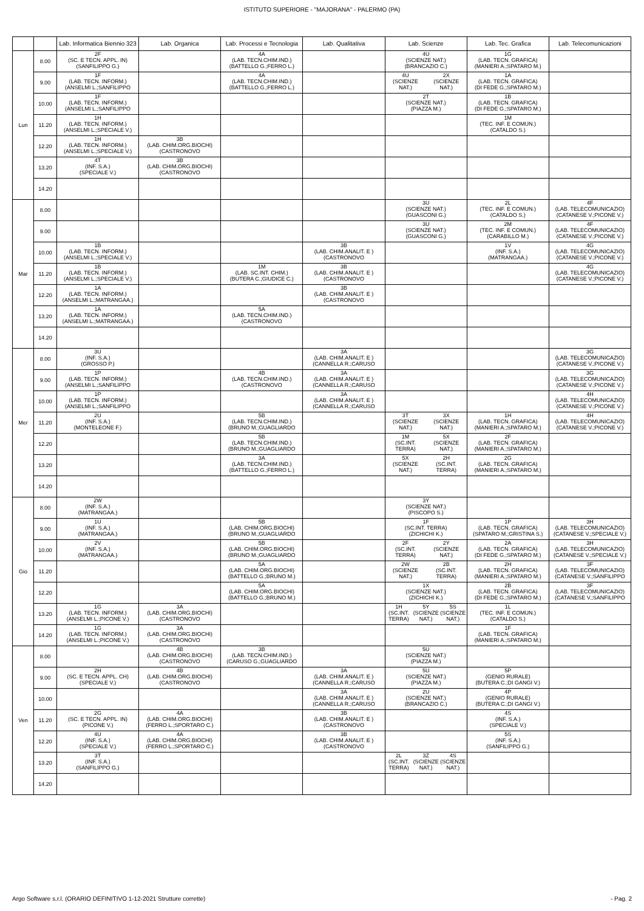ISTITUTO SUPERIORE - "MAJORANA" - PALERMO (PA)
| | | Lab. Informatica Biennio 323 | Lab. Organica | Lab. Processi e Tecnologia | Lab. Qualitativa | Lab. Scienze | Lab. Tec. Grafica | Lab. Telecomunicazioni |
| --- | --- | --- | --- | --- | --- | --- | --- | --- |
| Lun | 8.00 | 2F (SC. E TECN. APPL. IN) (SANFILIPPO G.) | | 4A (LAB. TECN.CHIM.IND.) (BATTELLO G.;FERRO L.) | | 4U (SCIENZE NAT.) (BRANCAZIO C.) | 1G (LAB. TECN. GRAFICA) (MANIERI A.;SPATARO M.) | |
| | 9.00 | 1F (LAB. TECN. INFORM.) (ANSELMI L.;SANFILIPPO | | 4A (LAB. TECN.CHIM.IND.) (BATTELLO G.;FERRO L.) | | 4U (SCIENZE NAT.) 2X (SCIENZE NAT.) | 1A (LAB. TECN. GRAFICA) (DI FEDE G.;SPATARO M.) | |
| | 10.00 | 1F (LAB. TECN. INFORM.) (ANSELMI L.;SANFILIPPO | | | | 2T (SCIENZE NAT.) (PIAZZA M.) | 1B (LAB. TECN. GRAFICA) (DI FEDE G.;SPATARO M.) | |
| | 11.20 | 1H (LAB. TECN. INFORM.) (ANSELMI L.;SPECIALE V.) | | | | | 1M (TEC. INF. E COMUN.) (CATALDO S.) | |
| | 12.20 | 1H (LAB. TECN. INFORM.) (ANSELMI L.;SPECIALE V.) | 3B (LAB. CHIM.ORG.BIOCHI) (CASTRONOVO | | | | | |
| | 13.20 | 4T (INF. S.A.) (SPECIALE V.) | 3B (LAB. CHIM.ORG.BIOCHI) (CASTRONOVO | | | | | |
| | 14.20 | | | | | | | |
| Mar | 8.00 | | | | | 3U (SCIENZE NAT.) (GUASCONI G.) | 2L (TEC. INF. E COMUN.) (CATALDO S.) | 4F (LAB. TELECOMUNICAZIO) (CATANESE V.;PICONE V.) |
| | 9.00 | | | | | 3U (SCIENZE NAT.) (GUASCONI G.) | 2M (TEC. INF. E COMUN.) (CARABILLO M.) | 4F (LAB. TELECOMUNICAZIO) (CATANESE V.;PICONE V.) |
| | 10.00 | 1B (LAB. TECN. INFORM.) (ANSELMI L.;SPECIALE V.) | | | 3B (LAB. CHIM.ANALIT. E ) (CASTRONOVO | | 1V (INF. S.A.) (MATRANGAA.) | 4G (LAB. TELECOMUNICAZIO) (CATANESE V.;PICONE V.) |
| | 11.20 | 1B (LAB. TECN. INFORM.) (ANSELMI L.;SPECIALE V.) | | 1M (LAB. SC.INT. CHIM.) (BUTERA C.;GIUDICE C.) | 3B (LAB. CHIM.ANALIT. E ) (CASTRONOVO | | | 4G (LAB. TELECOMUNICAZIO) (CATANESE V.;PICONE V.) |
| | 12.20 | 1A (LAB. TECN. INFORM.) (ANSELMI L.;MATRANGAA.) | | | 3B (LAB. CHIM.ANALIT. E ) (CASTRONOVO | | | |
| | 13.20 | 1A (LAB. TECN. INFORM.) (ANSELMI L.;MATRANGAA.) | | 5A (LAB. TECN.CHIM.IND.) (CASTRONOVO | | | | |
| | 14.20 | | | | | | | |
| Mer | 8.00 | 3U (INF. S.A.) (GROSSO P.) | | | 3A (LAB. CHIM.ANALIT. E ) (CANNELLA R.;CARUSO | | | 3G (LAB. TELECOMUNICAZIO) (CATANESE V.;PICONE V.) |
| | 9.00 | 1P (LAB. TECN. INFORM.) (ANSELMI L.;SANFILIPPO | | 4B (LAB. TECN.CHIM.IND.) (CASTRONOVO | 3A (LAB. CHIM.ANALIT. E ) (CANNELLA R.;CARUSO | | | 3G (LAB. TELECOMUNICAZIO) (CATANESE V.;PICONE V.) |
| | 10.00 | 1P (LAB. TECN. INFORM.) (ANSELMI L.;SANFILIPPO | | | 3A (LAB. CHIM.ANALIT. E ) (CANNELLA R.;CARUSO | | | 4H (LAB. TELECOMUNICAZIO) (CATANESE V.;PICONE V.) |
| | 11.20 | 2U (INF. S.A.) (MONTELEONE F.) | | 5B (LAB. TECN.CHIM.IND.) (BRUNO M.;GUAGLIARDO | | 3T (SCIENZE NAT.) 3X (SCIENZE NAT.) | 1H (LAB. TECN. GRAFICA) (MANIERI A.;SPATARO M.) | 4H (LAB. TELECOMUNICAZIO) (CATANESE V.;PICONE V.) |
| | 12.20 | | | 5B (LAB. TECN.CHIM.IND.) (BRUNO M.;GUAGLIARDO | | 1M (SC.INT. TERRA) 5X (SCIENZE NAT.) | 2F (LAB. TECN. GRAFICA) (MANIERI A.;SPATARO M.) | |
| | 13.20 | | | 3A (LAB. TECN.CHIM.IND.) (BATTELLO G.;FERRO L.) | | 5X (SCIENZE NAT.) 2H (SC.INT. TERRA) | 2G (LAB. TECN. GRAFICA) (MANIERI A.;SPATARO M.) | |
| | 14.20 | | | | | | | |
| Gio | 8.00 | 2W (INF. S.A.) (MATRANGAA.) | | | | 3Y (SCIENZE NAT.) (PISCOPO S.) | | |
| | 9.00 | 1U (INF. S.A.) (MATRANGAA.) | | 5B (LAB. CHIM.ORG.BIOCHI) (BRUNO M.;GUAGLIARDO | | 1F (SC.INT. TERRA) (ZICHICHI K.) | 1P (LAB. TECN. GRAFICA) (SPATARO M.;GRISTINA S.) | 3H (LAB. TELECOMUNICAZIO) (CATANESE V.;SPECIALE V.) |
| | 10.00 | 2V (INF. S.A.) (MATRANGAA.) | | 5B (LAB. CHIM.ORG.BIOCHI) (BRUNO M.;GUAGLIARDO | | 2F (SC.INT. TERRA) 2Y (SCIENZE NAT.) | 2A (LAB. TECN. GRAFICA) (DI FEDE G.;SPATARO M.) | 3H (LAB. TELECOMUNICAZIO) (CATANESE V.;SPECIALE V.) |
| | 11.20 | | | 5A (LAB. CHIM.ORG.BIOCHI) (BATTELLO G.;BRUNO M.) | | 2W (SCIENZE NAT.) 2B (SC.INT. TERRA) | 2H (LAB. TECN. GRAFICA) (MANIERI A.;SPATARO M.) | 3F (LAB. TELECOMUNICAZIO) (CATANESE V.;SANFILIPPO |
| | 12.20 | | | 5A (LAB. CHIM.ORG.BIOCHI) (BATTELLO G.;BRUNO M.) | | 1X (SCIENZE NAT.) (ZICHICHI K.) | 2B (LAB. TECN. GRAFICA) (DI FEDE G.;SPATARO M.) | 3F (LAB. TELECOMUNICAZIO) (CATANESE V.;SANFILIPPO |
| | 13.20 | 1G (LAB. TECN. INFORM.) (ANSELMI L.;PICONE V.) | 3A (LAB. CHIM.ORG.BIOCHI) (CASTRONOVO | | | 1H (SC.INT. TERRA) 5Y (SCIENZE NAT.) 5S (SCIENZE NAT.) | 1L (TEC. INF. E COMUN.) (CATALDO S.) | |
| | 14.20 | 1G (LAB. TECN. INFORM.) (ANSELMI L.;PICONE V.) | 3A (LAB. CHIM.ORG.BIOCHI) (CASTRONOVO | | | | 1F (LAB. TECN. GRAFICA) (MANIERI A.;SPATARO M.) | |
| Ven | 8.00 | | 4B (LAB. CHIM.ORG.BIOCHI) (CASTRONOVO | 3B (LAB. TECN.CHIM.IND.) (CARUSO G.;GUAGLIARDO | | 5U (SCIENZE NAT.) (PIAZZA M.) | | |
| | 9.00 | 2H (SC. E TECN. APPL. CH) (SPECIALE V.) | 4B (LAB. CHIM.ORG.BIOCHI) (CASTRONOVO | | 3A (LAB. CHIM.ANALIT. E ) (CANNELLA R.;CARUSO | 5U (SCIENZE NAT.) (PIAZZA M.) | 5P (GENIO RURALE) (BUTERA C.;DI GANGI V.) | |
| | 10.00 | | | | 3A (LAB. CHIM.ANALIT. E ) (CANNELLA R.;CARUSO | 2U (SCIENZE NAT.) (BRANCAZIO C.) | 4P (GENIO RURALE) (BUTERA C.;DI GANGI V.) | |
| | 11.20 | 2G (SC. E TECN. APPL. IN) (PICONE V.) | 4A (LAB. CHIM.ORG.BIOCHI) (FERRO L.;SPORTARO C.) | | 3B (LAB. CHIM.ANALIT. E ) (CASTRONOVO | | 4S (INF. S.A.) (SPECIALE V.) | |
| | 12.20 | 4U (INF. S.A.) (SPECIALE V.) | 4A (LAB. CHIM.ORG.BIOCHI) (FERRO L.;SPORTARO C.) | | 3B (LAB. CHIM.ANALIT. E ) (CASTRONOVO | | 5S (INF. S.A.) (SANFILIPPO G.) | |
| | 13.20 | 3T (INF. S.A.) (SANFILIPPO G.) | | | | 2L (SC.INT. TERRA) 3Z (SCIENZE NAT.) 4S (SCIENZE NAT.) | | |
| | 14.20 | | | | | | | |
Argo Software s.r.l. (ORARIO DEFINITIVO 1-12-2021 Strutture corrette) - Pag. 2